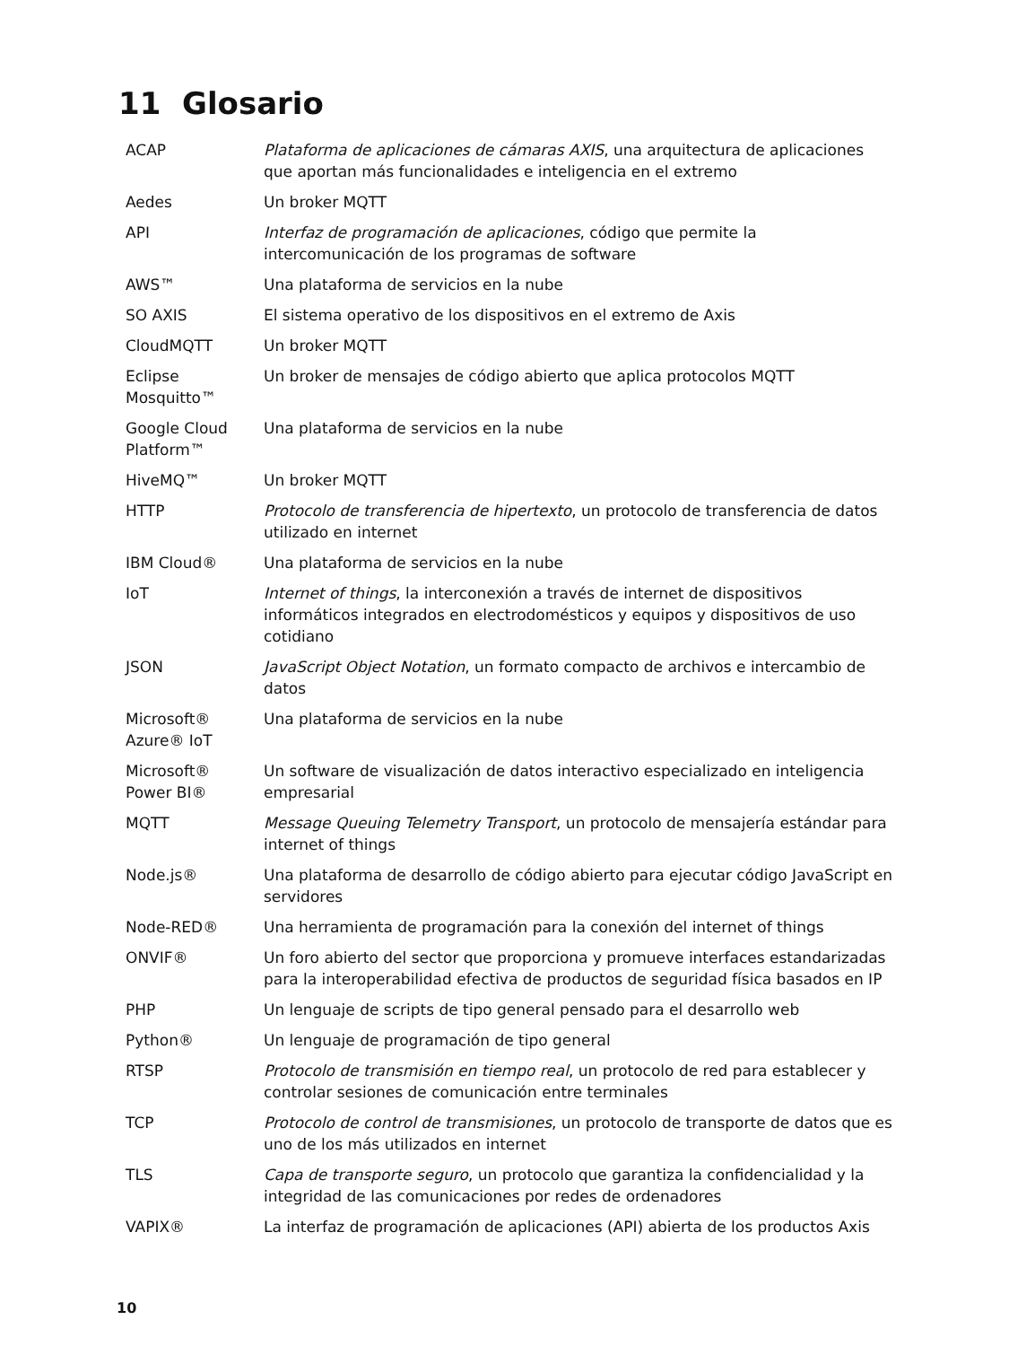11 Glosario
| ACAP | Plataforma de aplicaciones de cámaras AXIS , una arquitectura de aplicaciones que aportan más funcionalidades e inteligencia en el extremo |
| Aedes | Un broker MQTT |
| API | Interfaz de programación de aplicaciones , código que permite la intercomunicación de los programas de software |
| AWS™ | Una plataforma de servicios en la nube |
| SO AXIS | El sistema operativo de los dispositivos en el extremo de Axis |
| CloudMQTT | Un broker MQTT |
| Eclipse Mosquitto™ | Un broker de mensajes de código abierto que aplica protocolos MQTT |
| Google Cloud Platform™ | Una plataforma de servicios en la nube |
| HiveMQ™ | Un broker MQTT |
| HTTP | Protocolo de transferencia de hipertexto , un protocolo de transferencia de datos utilizado en internet |
| IBM Cloud® | Una plataforma de servicios en la nube |
| IoT | Internet of things , la interconexión a través de internet de dispositivos informáticos integrados en electrodomésticos y equipos y dispositivos de uso cotidiano |
| JSON | JavaScript Object Notation , un formato compacto de archivos e intercambio de datos |
| Microsoft® Azure® IoT | Una plataforma de servicios en la nube |
| Microsoft® Power BI® | Un software de visualización de datos interactivo especializado en inteligencia empresarial |
| MQTT | Message Queuing Telemetry Transport , un protocolo de mensajería estándar para internet of things |
| Node.js® | Una plataforma de desarrollo de código abierto para ejecutar código JavaScript en servidores |
| Node-RED® | Una herramienta de programación para la conexión del internet of things |
| ONVIF® | Un foro abierto del sector que proporciona y promueve interfaces estandarizadas para la interoperabilidad efectiva de productos de seguridad física basados en IP |
| PHP | Un lenguaje de scripts de tipo general pensado para el desarrollo web |
| Python® | Un lenguaje de programación de tipo general |
| RTSP | Protocolo de transmisión en tiempo real , un protocolo de red para establecer y controlar sesiones de comunicación entre terminales |
| TCP | Protocolo de control de transmisiones , un protocolo de transporte de datos que es uno de los más utilizados en internet |
| TLS | Capa de transporte seguro , un protocolo que garantiza la confidencialidad y la integridad de las comunicaciones por redes de ordenadores |
| VAPIX® | La interfaz de programación de aplicaciones (API) abierta de los productos Axis |
10